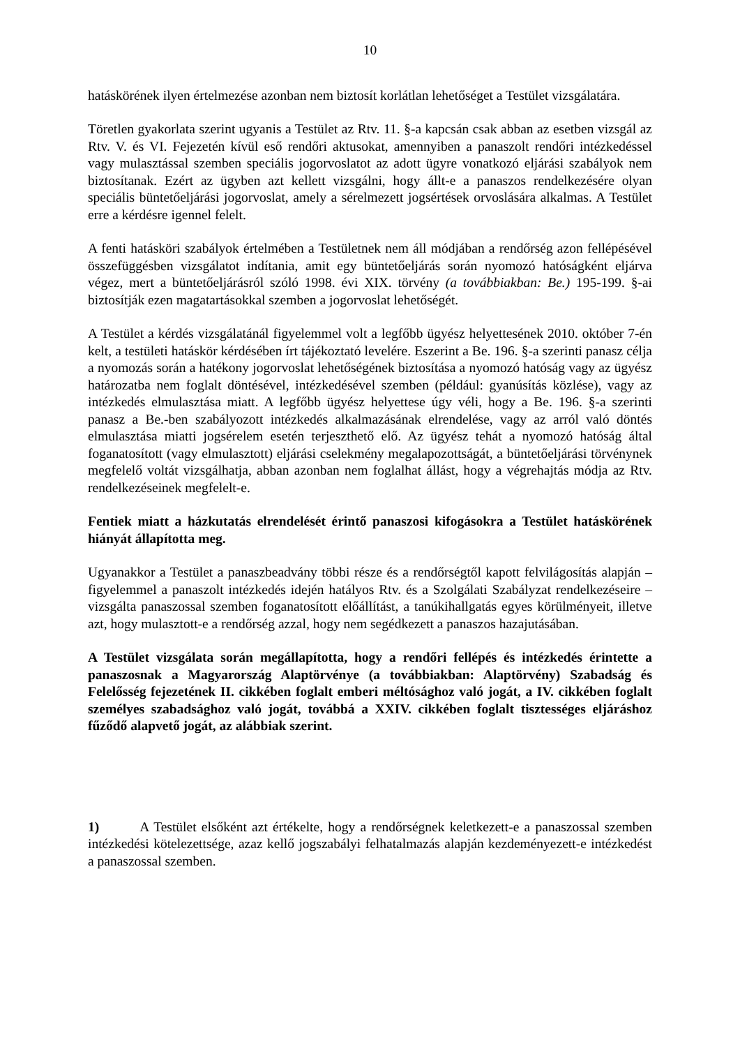10
hatáskörének ilyen értelmezése azonban nem biztosít korlátlan lehetőséget a Testület vizsgálatára.
Töretlen gyakorlata szerint ugyanis a Testület az Rtv. 11. §-a kapcsán csak abban az esetben vizsgál az Rtv. V. és VI. Fejezetén kívül eső rendőri aktusokat, amennyiben a panaszolt rendőri intézkedéssel vagy mulasztással szemben speciális jogorvoslatot az adott ügyre vonatkozó eljárási szabályok nem biztosítanak. Ezért az ügyben azt kellett vizsgálni, hogy állt-e a panaszos rendelkezésére olyan speciális büntetőeljárási jogorvoslat, amely a sérelmezett jogsértések orvoslására alkalmas. A Testület erre a kérdésre igennel felelt.
A fenti hatásköri szabályok értelmében a Testületnek nem áll módjában a rendőrség azon fellépésével összefüggésben vizsgálatot indítania, amit egy büntetőeljárás során nyomozó hatóságként eljárva végez, mert a büntetőeljárásról szóló 1998. évi XIX. törvény (a továbbiakban: Be.) 195-199. §-ai biztosítják ezen magatartásokkal szemben a jogorvoslat lehetőségét.
A Testület a kérdés vizsgálatánál figyelemmel volt a legfőbb ügyész helyettesének 2010. október 7-én kelt, a testületi hatáskör kérdésében írt tájékoztató levelére. Eszerint a Be. 196. §-a szerinti panasz célja a nyomozás során a hatékony jogorvoslat lehetőségének biztosítása a nyomozó hatóság vagy az ügyész határozatba nem foglalt döntésével, intézkedésével szemben (például: gyanúsítás közlése), vagy az intézkedés elmulasztása miatt. A legfőbb ügyész helyettese úgy véli, hogy a Be. 196. §-a szerinti panasz a Be.-ben szabályozott intézkedés alkalmazásának elrendelése, vagy az arról való döntés elmulasztása miatti jogsérelem esetén terjeszthető elő. Az ügyész tehát a nyomozó hatóság által foganatosított (vagy elmulasztott) eljárási cselekmény megalapozottságát, a büntetőeljárási törvénynek megfelelő voltát vizsgálhatja, abban azonban nem foglalhat állást, hogy a végrehajtás módja az Rtv. rendelkezéseinek megfelelt-e.
Fentiek miatt a házkutatás elrendelését érintő panaszosi kifogásokra a Testület hatáskörének hiányát állapította meg.
Ugyanakkor a Testület a panaszbeadvány többi része és a rendőrségtől kapott felvilágosítás alapján – figyelemmel a panaszolt intézkedés idején hatályos Rtv. és a Szolgálati Szabályzat rendelkezéseire – vizsgálta panaszossal szemben foganatosított előállítást, a tanúkihallgatás egyes körülményeit, illetve azt, hogy mulasztott-e a rendőrség azzal, hogy nem segédkezett a panaszos hazajutásában.
A Testület vizsgálata során megállapította, hogy a rendőri fellépés és intézkedés érintette a panaszosnak a Magyarország Alaptörvénye (a továbbiakban: Alaptörvény) Szabadság és Felelősség fejezetének II. cikkében foglalt emberi méltósághoz való jogát, a IV. cikkében foglalt személyes szabadsághoz való jogát, továbbá a XXIV. cikkében foglalt tisztességes eljáráshoz fűződő alapvető jogát, az alábbiak szerint.
1) A Testület elsőként azt értékelte, hogy a rendőrségnek keletkezett-e a panaszossal szemben intézkedési kötelezettsége, azaz kellő jogszabályi felhatalmazás alapján kezdeményezett-e intézkedést a panaszossal szemben.